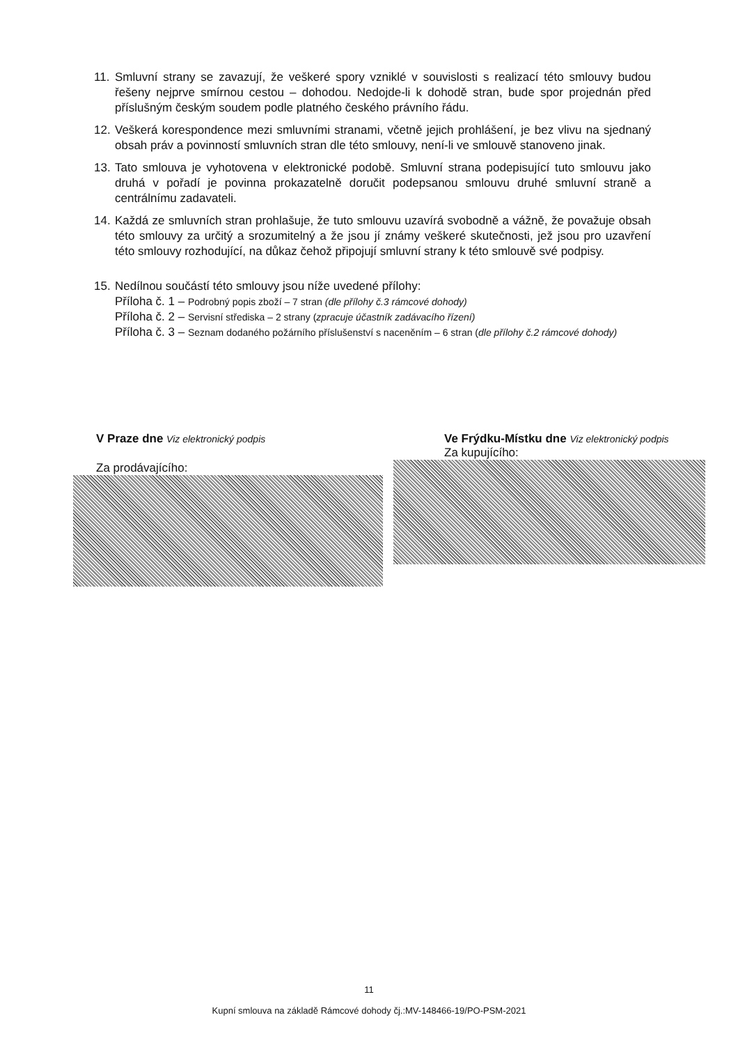11.
Smluvní strany se zavazují, že veškeré spory vzniklé v souvislosti s realizací této smlouvy budou řešeny nejprve smírnou cestou – dohodou. Nedojde-li k dohodě stran, bude spor projednán před příslušným českým soudem podle platného českého právního řádu.
12.
Veškerá korespondence mezi smluvními stranami, včetně jejich prohlášení, je bez vlivu na sjednaný obsah práv a povinností smluvních stran dle této smlouvy, není-li ve smlouvě stanoveno jinak.
13.
Tato smlouva je vyhotovena v elektronické podobě. Smluvní strana podepisující tuto smlouvu jako druhá v pořadí je povinna prokazatelně doručit podepsanou smlouvu druhé smluvní straně a centrálnímu zadavateli.
14.
Každá ze smluvních stran prohlašuje, že tuto smlouvu uzavírá svobodně a vážně, že považuje obsah této smlouvy za určitý a srozumitelný a že jsou jí známy veškeré skutečnosti, jež jsou pro uzavření této smlouvy rozhodující, na důkaz čehož připojují smluvní strany k této smlouvě své podpisy.
15.
Nedílnou součástí této smlouvy jsou níže uvedené přílohy:
Příloha č. 1 – Podrobný popis zboží – 7 stran (dle přílohy č.3 rámcové dohody)
Příloha č. 2 – Servisní střediska – 2 strany (zpracuje účastník zadávacího řízení)
Příloha č. 3 – Seznam dodaného požárního příslušenství s naceněním – 6 stran (dle přílohy č.2 rámcové dohody)
V Praze dne Viz elektronický podpis
Za prodávajícího:
Ve Frýdku-Místku dne Viz elektronický podpis
Za kupujícího:
11
Kupní smlouva na základě Rámcové dohody čj.:MV-148466-19/PO-PSM-2021